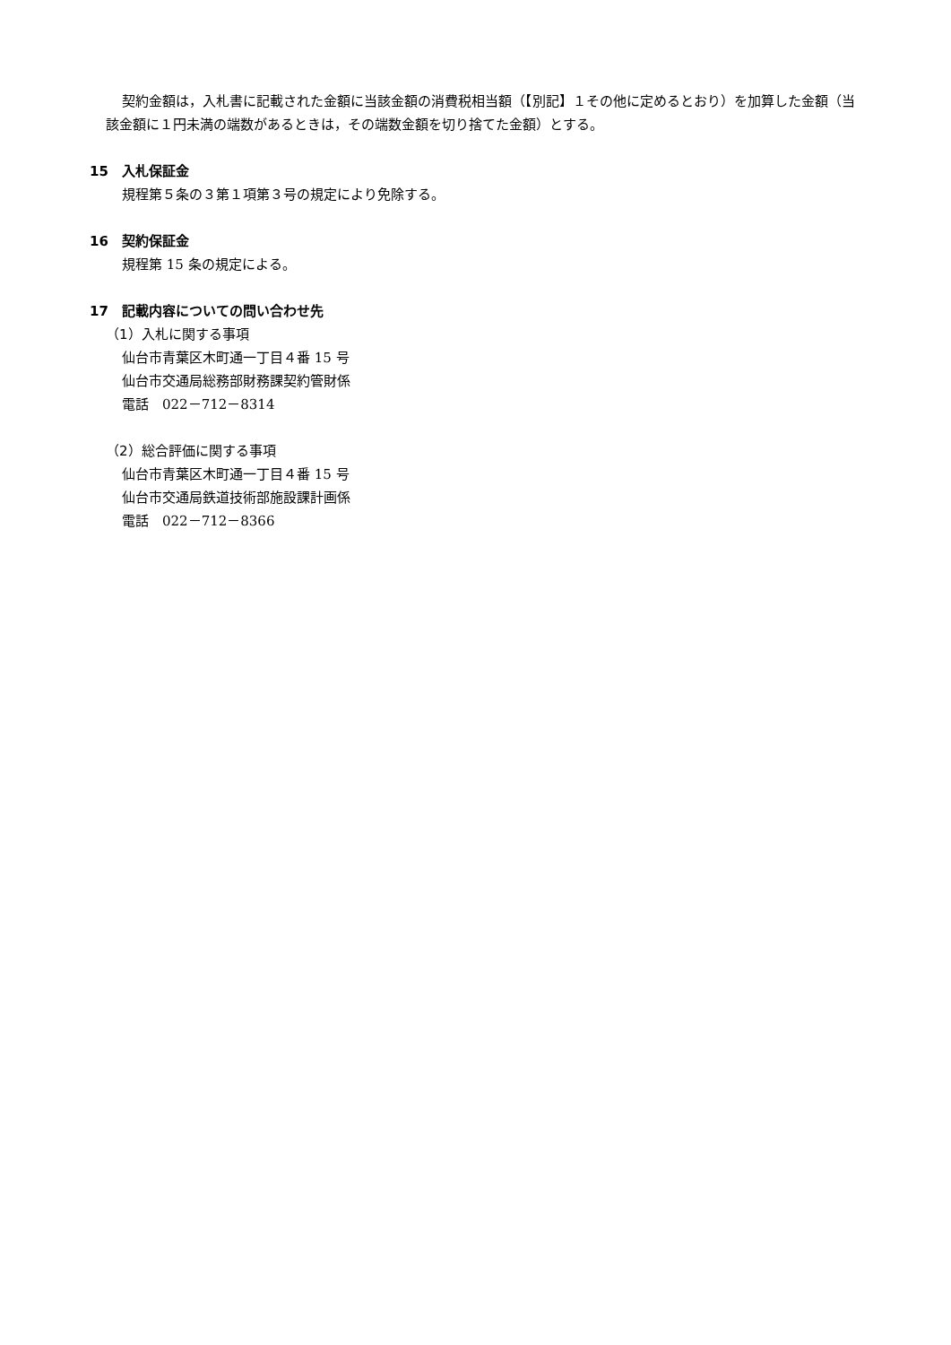契約金額は，入札書に記載された金額に当該金額の消費税相当額（【別記】１その他に定めるとおり）を加算した金額（当該金額に１円未満の端数があるときは，その端数金額を切り捨てた金額）とする。
15　入札保証金
規程第５条の３第１項第３号の規定により免除する。
16　契約保証金
規程第 15 条の規定による。
17　記載内容についての問い合わせ先
（1）入札に関する事項
仙台市青葉区木町通一丁目４番 15 号
仙台市交通局総務部財務課契約管財係
電話　022－712－8314
（2）総合評価に関する事項
仙台市青葉区木町通一丁目４番 15 号
仙台市交通局鉄道技術部施設課計画係
電話　022－712－8366